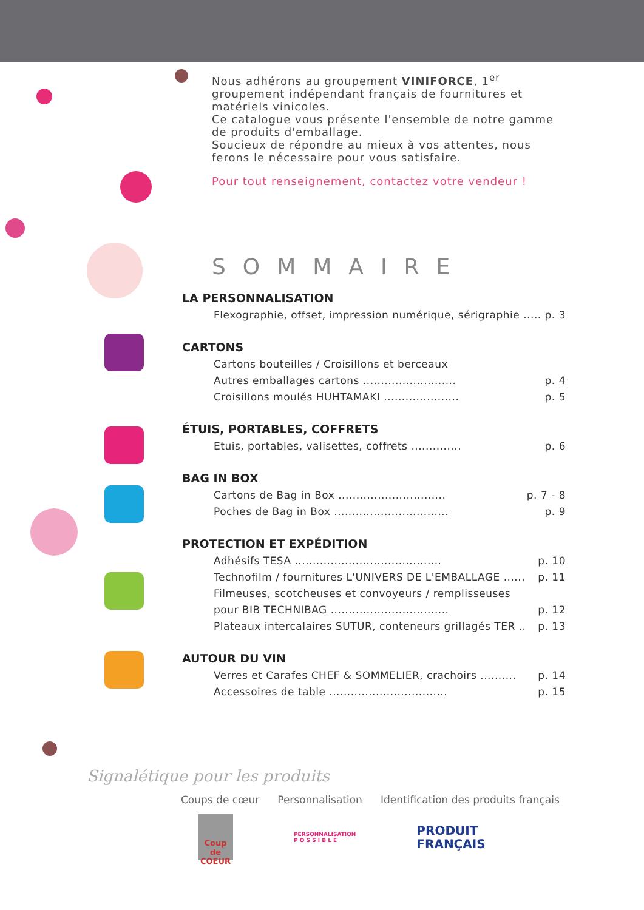Nous adhérons au groupement VINIFORCE, 1<sup>er</sup> groupement indépendant français de fournitures et matériels vinicoles.
Ce catalogue vous présente l'ensemble de notre gamme de produits d'emballage.
Soucieux de répondre au mieux à vos attentes, nous ferons le nécessaire pour vous satisfaire.
Pour tout renseignement, contactez votre vendeur !
SOMMAIRE
LA PERSONNALISATION
Flexographie, offset, impression numérique, sérigraphie ..... p. 3
CARTONS
Cartons bouteilles / Croisillons et berceaux
Autres emballages cartons .......................... p. 4
Croisillons moulés HUHTAMAKI ..................... p. 5
ÉTUIS, PORTABLES, COFFRETS
Etuis, portables, valisettes, coffrets .............. p. 6
BAG IN BOX
Cartons de Bag in Box .............................. p. 7 - 8
Poches de Bag in Box ................................ p. 9
PROTECTION ET EXPÉDITION
Adhésifs TESA ......................................... p. 10
Technofilm / fournitures L'UNIVERS DE L'EMBALLAGE ...... p. 11
Filmeuses, scotcheuses et convoyeurs / remplisseuses
pour BIB TECHNIBAG ................................. p. 12
Plateaux intercalaires SUTUR, conteneurs grillagés TER .. p. 13
AUTOUR DU VIN
Verres et Carafes CHEF & SOMMELIER, crachoirs .......... p. 14
Accessoires de table ................................. p. 15
Signalétique pour les produits
Coups de cœur Personnalisation Identification des produits français
Coup de COEUR
PERSONNALISATION
P O S S I B L E
PRODUIT
FRANÇAIS